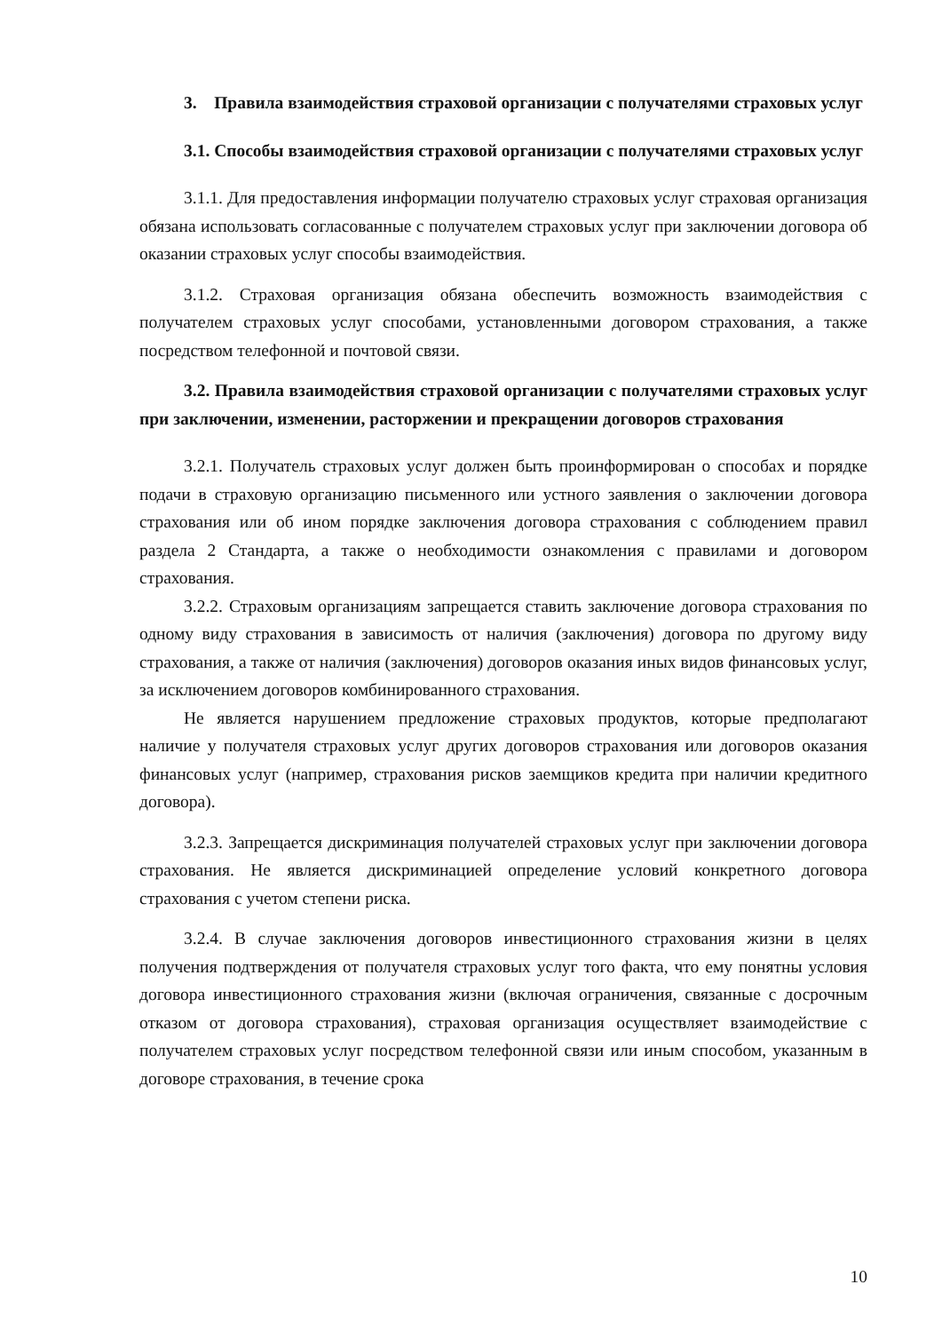3. Правила взаимодействия страховой организации с получателями страховых услуг
3.1. Способы взаимодействия страховой организации с получателями страховых услуг
3.1.1. Для предоставления информации получателю страховых услуг страховая организация обязана использовать согласованные с получателем страховых услуг при заключении договора об оказании страховых услуг способы взаимодействия.
3.1.2. Страховая организация обязана обеспечить возможность взаимодействия с получателем страховых услуг способами, установленными договором страхования, а также посредством телефонной и почтовой связи.
3.2. Правила взаимодействия страховой организации с получателями страховых услуг при заключении, изменении, расторжении и прекращении договоров страхования
3.2.1. Получатель страховых услуг должен быть проинформирован о способах и порядке подачи в страховую организацию письменного или устного заявления о заключении договора страхования или об ином порядке заключения договора страхования с соблюдением правил раздела 2 Стандарта, а также о необходимости ознакомления с правилами и договором страхования.
3.2.2. Страховым организациям запрещается ставить заключение договора страхования по одному виду страхования в зависимость от наличия (заключения) договора по другому виду страхования, а также от наличия (заключения) договоров оказания иных видов финансовых услуг, за исключением договоров комбинированного страхования.
Не является нарушением предложение страховых продуктов, которые предполагают наличие у получателя страховых услуг других договоров страхования или договоров оказания финансовых услуг (например, страхования рисков заемщиков кредита при наличии кредитного договора).
3.2.3. Запрещается дискриминация получателей страховых услуг при заключении договора страхования. Не является дискриминацией определение условий конкретного договора страхования с учетом степени риска.
3.2.4. В случае заключения договоров инвестиционного страхования жизни в целях получения подтверждения от получателя страховых услуг того факта, что ему понятны условия договора инвестиционного страхования жизни (включая ограничения, связанные с досрочным отказом от договора страхования), страховая организация осуществляет взаимодействие с получателем страховых услуг посредством телефонной связи или иным способом, указанным в договоре страхования, в течение срока
10